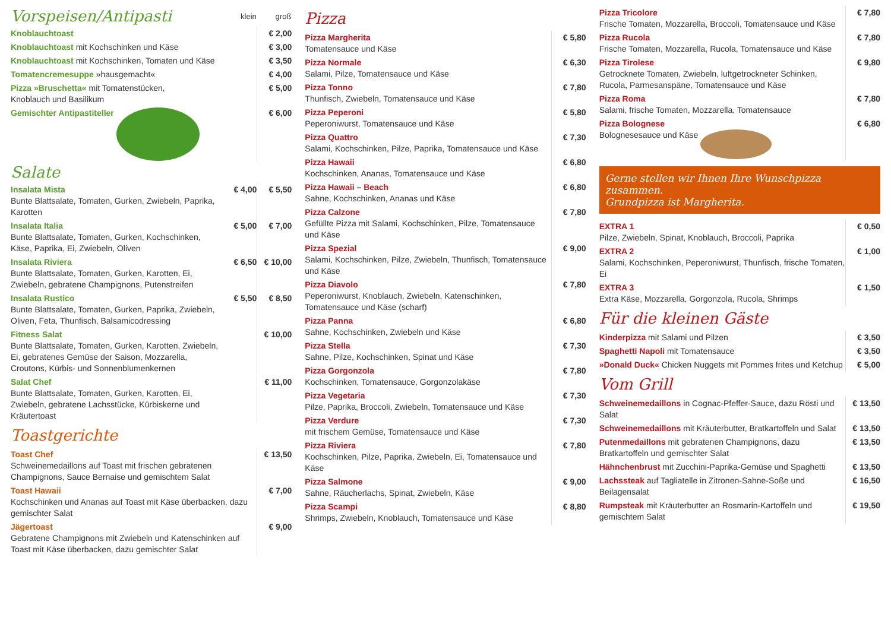| Vorspeisen/Antipasti | klein | groß |
| Knoblauchtoast | | € 2,00 |
| Knoblauchtoast mit Kochschinken und Käse | | € 3,00 |
| Knoblauchtoast mit Kochschinken, Tomaten und Käse | | € 3,50 |
| Tomatencremesuppe »hausgemacht« | | € 4,00 |
| Pizza »Bruschetta« mit Tomatenstücken, Knoblauch und Basilikum | | € 5,00 |
| Gemischter Antipastiteller | | € 6,00 |
| Salate | | |
| Insalata Mista Bunte Blattsalate, Tomaten, Gurken, Zwiebeln, Paprika, Karotten | € 4,00 | € 5,50 |
| Insalata Italia Bunte Blattsalate, Tomaten, Gurken, Kochschinken, Käse, Paprika, Ei, Zwiebeln, Oliven | € 5,00 | € 7,00 |
| Insalata Riviera Bunte Blattsalate, Tomaten, Gurken, Karotten, Ei, Zwiebeln, gebratene Champignons, Putenstreifen | € 6,50 | € 10,00 |
| Insalata Rustico Bunte Blattsalate, Tomaten, Gurken, Paprika, Zwiebeln, Oliven, Feta, Thunfisch, Balsamicodressing | € 5,50 | € 8,50 |
| Fitness Salat Bunte Blattsalate, Tomaten, Gurken, Karotten, Zwiebeln, Ei, gebratenes Gemüse der Saison, Mozzarella, Croutons, Kürbis- und Sonnenblumenkernen | | € 10,00 |
| Salat Chef Bunte Blattsalate, Tomaten, Gurken, Karotten, Ei, Zwiebeln, gebratene Lachsstücke, Kürbiskerne und Kräutertoast | | € 11,00 |
Toastgerichte
| Toast Chef Schweinemedaillons auf Toast mit frischen gebratenen Champignons, Sauce Bernaise und gemischtem Salat | € 13,50 |
| Toast Hawaii Kochschinken und Ananas auf Toast mit Käse überbacken, dazu gemischter Salat | € 7,00 |
| Jägertoast Gebratene Champignons mit Zwiebeln und Katenschinken auf Toast mit Käse überbacken, dazu gemischter Salat | € 9,00 |
Pizza
| Pizza Margherita Tomatensauce und Käse | € 5,80 |
| Pizza Normale Salami, Pilze, Tomatensauce und Käse | € 6,30 |
| Pizza Tonno Thunfisch, Zwiebeln, Tomatensauce und Käse | € 7,80 |
| Pizza Peperoni Peperoniwurst, Tomatensauce und Käse | € 5,80 |
| Pizza Quattro Salami, Kochschinken, Pilze, Paprika, Tomatensauce und Käse | € 7,30 |
| Pizza Hawaii Kochschinken, Ananas, Tomatensauce und Käse | € 6,80 |
| Pizza Hawaii – Beach Sahne, Kochschinken, Ananas und Käse | € 6,80 |
| Pizza Calzone Gefüllte Pizza mit Salami, Kochschinken, Pilze, Tomatensauce und Käse | € 7,80 |
| Pizza Spezial Salami, Kochschinken, Pilze, Zwiebeln, Thunfisch, Tomatensauce und Käse | € 9,00 |
| Pizza Diavolo Peperoniwurst, Knoblauch, Zwiebeln, Katenschinken, Tomatensauce und Käse (scharf) | € 7,80 |
| Pizza Panna Sahne, Kochschinken, Zwiebeln und Käse | € 6,80 |
| Pizza Stella Sahne, Pilze, Kochschinken, Spinat und Käse | € 7,30 |
| Pizza Gorgonzola Kochschinken, Tomatensauce, Gorgonzolakäse | € 7,80 |
| Pizza Vegetaria Pilze, Paprika, Broccoli, Zwiebeln, Tomatensauce und Käse | € 7,30 |
| Pizza Verdure mit frischem Gemüse, Tomatensauce und Käse | € 7,30 |
| Pizza Riviera Kochschinken, Pilze, Paprika, Zwiebeln, Ei, Tomatensauce und Käse | € 7,80 |
| Pizza Salmone Sahne, Räucherlachs, Spinat, Zwiebeln, Käse | € 9,00 |
| Pizza Scampi Shrimps, Zwiebeln, Knoblauch, Tomatensauce und Käse | € 8,80 |
| Pizza Tricolore Frische Tomaten, Mozzarella, Broccoli, Tomatensauce und Käse | € 7,80 |
| Pizza Rucola Frische Tomaten, Mozzarella, Rucola, Tomatensauce und Käse | € 7,80 |
| Pizza Tirolese Getrocknete Tomaten, Zwiebeln, luftgetrockneter Schinken, Rucola, Parmesanspäne, Tomatensauce und Käse | € 9,80 |
| Pizza Roma Salami, frische Tomaten, Mozzarella, Tomatensauce | € 7,80 |
| Pizza Bolognese Bolognesesauce und Käse | € 6,80 |
Gerne stellen wir Ihnen Ihre Wunschpizza zusammen.
Grundpizza ist Margherita.
| EXTRA 1 Pilze, Zwiebeln, Spinat, Knoblauch, Broccoli, Paprika | € 0,50 |
| EXTRA 2 Salami, Kochschinken, Peperoniwurst, Thunfisch, frische Tomaten, Ei | € 1,00 |
| EXTRA 3 Extra Käse, Mozzarella, Gorgonzola, Rucola, Shrimps | € 1,50 |
Für die kleinen Gäste
| Kinderpizza mit Salami und Pilzen | € 3,50 |
| Spaghetti Napoli mit Tomatensauce | € 3,50 |
| »Donald Duck« Chicken Nuggets mit Pommes frites und Ketchup | € 5,00 |
Vom Grill
| Schweinemedaillons in Cognac-Pfeffer-Sauce, dazu Rösti und Salat | € 13,50 |
| Schweinemedaillons mit Kräuterbutter, Bratkartoffeln und Salat | € 13,50 |
| Putenmedaillons mit gebratenen Champignons, dazu Bratkartoffeln und gemischter Salat | € 13,50 |
| Hähnchenbrust mit Zucchini-Paprika-Gemüse und Spaghetti | € 13,50 |
| Lachssteak auf Tagliatelle in Zitronen-Sahne-Soße und Beilagensalat | € 16,50 |
| Rumpsteak mit Kräuterbutter an Rosmarin-Kartoffeln und gemischtem Salat | € 19,50 |